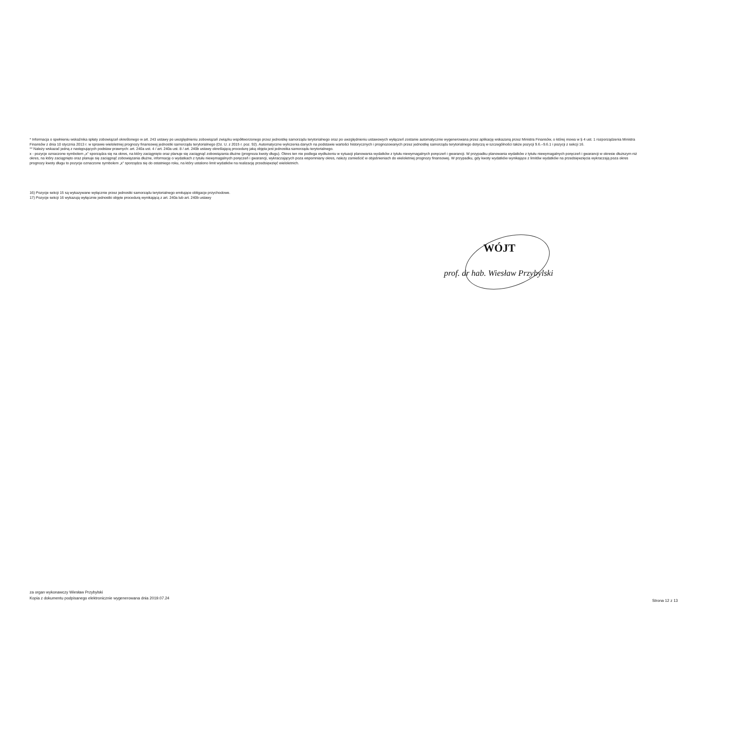* Informacja o spełnieniu wskaźnika spłaty zobowiązań określonego w art. 243 ustawy po uwzględnieniu zobowiązań związku współtworzonego przez jednostkę samorządu terytorialnego oraz po uwzględnieniu ustawowych wyłączeń zostanie automatycznie wygenerowana przez aplikację wskazaną przez Ministra Finansów, o której mowa w § 4 ust. 1 rozporządzenia Ministra Finansów z dnia 10 stycznia 2013 r. w sprawie wieloletniej prognozy finansowej jednostki samorządu terytorialnego (Dz. U. z 2015 r. poz. 92). Automatyczne wyliczenia danych na podstawie wartości historycznych i prognozowanych przez jednostkę samorządu terytorialnego dotyczą w szczególności także pozycji 9.6.–9.6.1 i pozycji z sekcji 16.
** Należy wskazać jedną z następujących podstaw prawnych: art. 240a ust. 4 / art. 240a ust. 8 / art. 240b ustawy określającą procedurę jaką objęta jest jednostka samorządu terytorialnego.
x - pozycje oznaczone symbolem „x" sporządza się na okres, na który zaciągnięto oraz planuje się zaciągnąć zobowiązania dłużne (prognoza kwoty długu). Okres ten nie podlega wydłużeniu w sytuacji planowania wydatków z tytułu niewymagalnych poręczeń i gwarancji. W przypadku planowania wydatków z tytułu niewymagalnych poręczeń i gwarancji w okresie dłuższym niż okres, na który zaciągnięto oraz planuje się zaciągnąć zobowiązania dłużne, informację o wydatkach z tytułu niewymagalnych poręczeń i gwarancji, wykraczających poza wspomniany okres, należy zamieścić w objaśnieniach do wieloletniej prognozy finansowej. W przypadku, gdy kwoty wydatków wynikające z limitów wydatków na przedsięwzięcia wykraczają poza okres prognozy kwoty długu to pozycje oznaczone symbolem „x" sporządza się do ostatniego roku, na który ustalono limit wydatków na realizację przedsięwzięć wieloletnich.
16) Pozycje sekcji 15 są wykazywane wyłącznie przez jednostki samorządu terytorialnego emitujące obligacje przychodowe.
17) Pozycje sekcji 16 wykazują wyłącznie jednostki objęte procedurą wynikającą z art. 240a lub art. 240b ustawy
WÓJT
prof. dr hab. Wiesław Przybylski
za organ wykonawczy Wiesław Przybylski
Kopia z dokumentu podpisanego elektronicznie wygenerowana dnia 2019.07.24
Strona 12 z 13